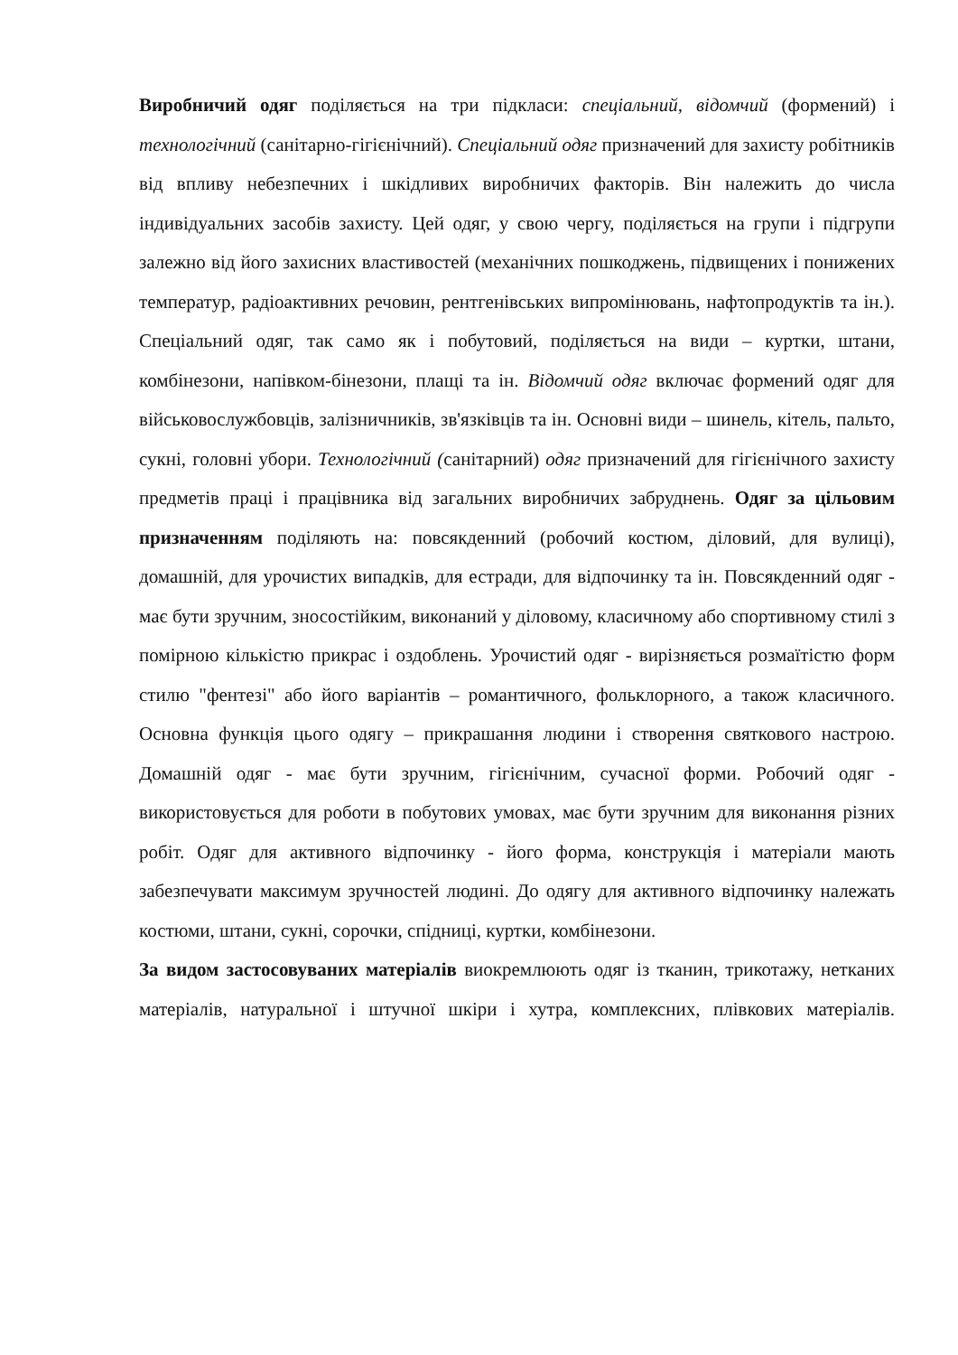Виробничий одяг поділяється на три підкласи: спеціальний, відомчий (формений) і технологічний (санітарно-гігієнічний). Спеціальний одяг призначений для захисту робітників від впливу небезпечних і шкідливих виробничих факторів. Він належить до числа індивідуальних засобів захисту. Цей одяг, у свою чергу, поділяється на групи і підгрупи залежно від його захисних властивостей (механічних пошкоджень, підвищених і понижених температур, радіоактивних речовин, рентгенівських випромінювань, нафтопродуктів та ін.). Спеціальний одяг, так само як і побутовий, поділяється на види – куртки, штани, комбінезони, напівком-бінезони, плащі та ін. Відомчий одяг включає формений одяг для військовослужбовців, залізничників, зв'язківців та ін. Основні види – шинель, кітель, пальто, сукні, головні убори. Технологічний (санітарний) одяг призначений для гігієнічного захисту предметів праці і працівника від загальних виробничих забруднень. Одяг за цільовим призначенням поділяють на: повсякденний (робочий костюм, діловий, для вулиці), домашній, для урочистих випадків, для естради, для відпочинку та ін. Повсякденний одяг - має бути зручним, зносостійким, виконаний у діловому, класичному або спортивному стилі з помірною кількістю прикрас і оздоблень. Урочистий одяг - вирізняється розмаїтістю форм стилю "фентезі" або його варіантів – романтичного, фольклорного, а також класичного. Основна функція цього одягу – прикрашання людини і створення святкового настрою. Домашній одяг - має бути зручним, гігієнічним, сучасної форми. Робочий одяг - використовується для роботи в побутових умовах, має бути зручним для виконання різних робіт. Одяг для активного відпочинку - його форма, конструкція і матеріали мають забезпечувати максимум зручностей людині. До одягу для активного відпочинку належать костюми, штани, сукні, сорочки, спідниці, куртки, комбінезони.
За видом застосовуваних матеріалів виокремлюють одяг із тканин, трикотажу, нетканих матеріалів, натуральної і штучної шкіри і хутра, комплексних, плівкових матеріалів.